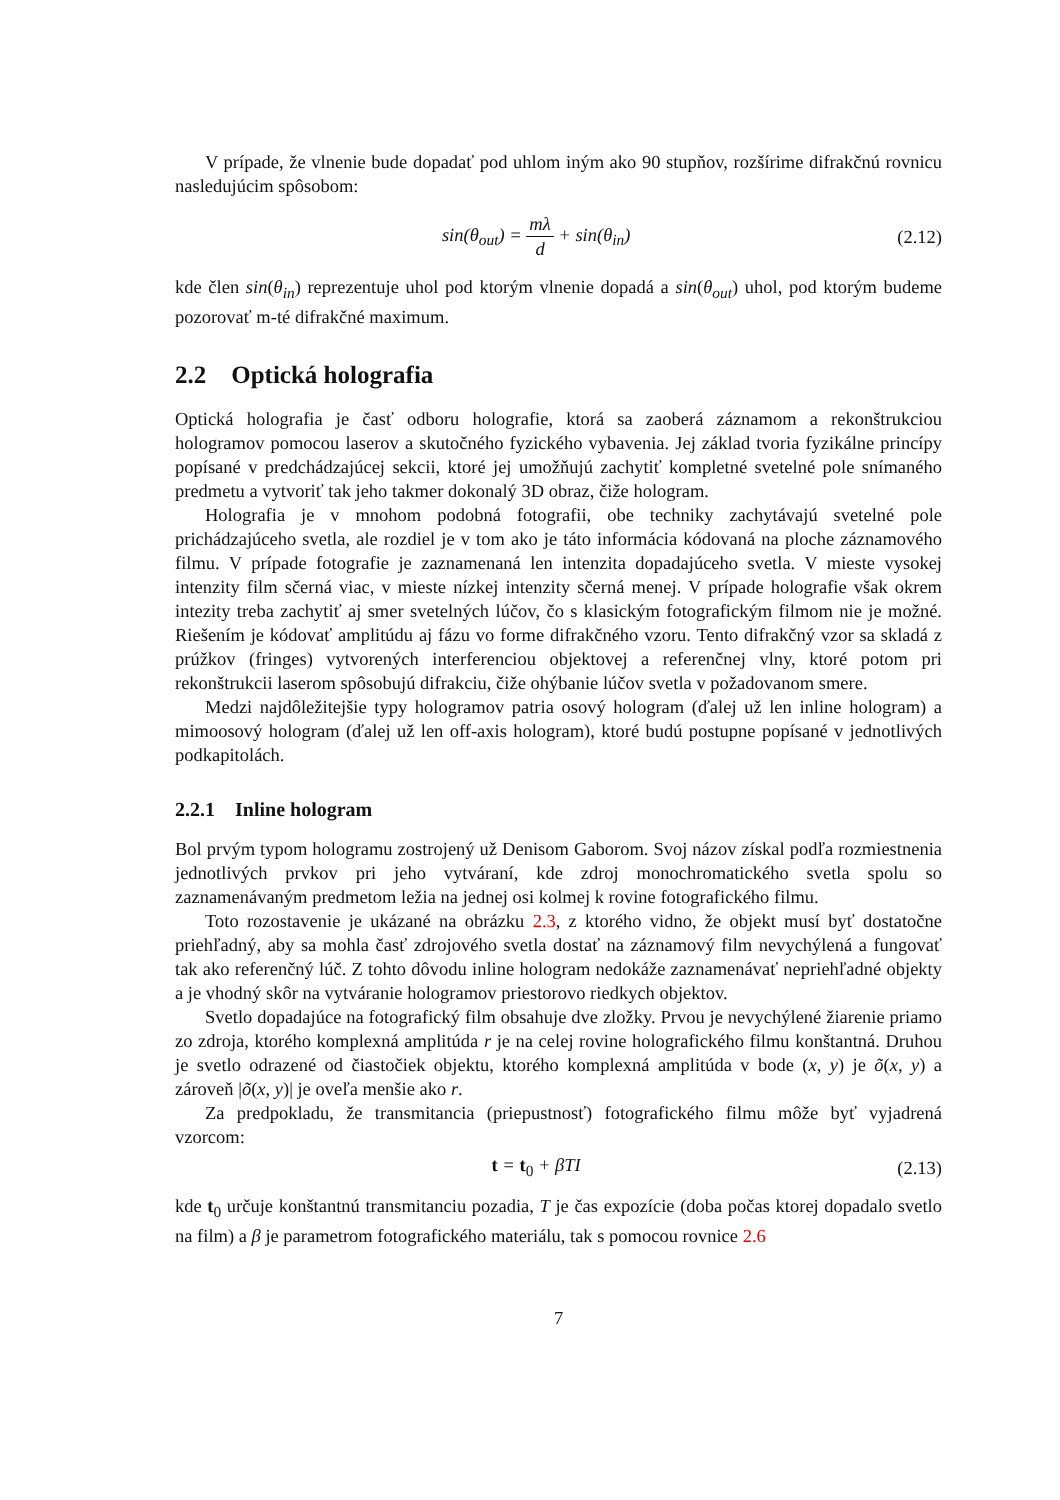V prípade, že vlnenie bude dopadať pod uhlom iným ako 90 stupňov, rozšírime difrakčnú rovnicu nasledujúcim spôsobom:
sin(θ<sub>out</sub>) = mλ d + sin(θ<sub>in</sub>) (2.12)
kde člen sin(θ<sub>in</sub>) reprezentuje uhol pod ktorým vlnenie dopadá a sin(θ<sub>out</sub>) uhol, pod ktorým budeme pozorovať m-té difrakčné maximum.
2.2 Optická holografia
Optická holografia je časť odboru holografie, ktorá sa zaoberá záznamom a rekonštrukciou hologramov pomocou laserov a skutočného fyzického vybavenia. Jej základ tvoria fyzikálne princípy popísané v predchádzajúcej sekcii, ktoré jej umožňujú zachytiť kompletné svetelné pole snímaného predmetu a vytvoriť tak jeho takmer dokonalý 3D obraz, čiže hologram.
Holografia je v mnohom podobná fotografii, obe techniky zachytávajú svetelné pole prichádzajúceho svetla, ale rozdiel je v tom ako je táto informácia kódovaná na ploche záznamového filmu. V prípade fotografie je zaznamenaná len intenzita dopadajúceho svetla. V mieste vysokej intenzity film sčerná viac, v mieste nízkej intenzity sčerná menej. V prípade holografie však okrem intezity treba zachytiť aj smer svetelných lúčov, čo s klasickým fotografickým filmom nie je možné. Riešením je kódovať amplitúdu aj fázu vo forme difrakčného vzoru. Tento difrakčný vzor sa skladá z prúžkov (fringes) vytvorených interferenciou objektovej a referenčnej vlny, ktoré potom pri rekonštrukcii laserom spôsobujú difrakciu, čiže ohýbanie lúčov svetla v požadovanom smere.
Medzi najdôležitejšie typy hologramov patria osový hologram (ďalej už len inline hologram) a mimoosový hologram (ďalej už len off-axis hologram), ktoré budú postupne popísané v jednotlivých podkapitolách.
2.2.1 Inline hologram
Bol prvým typom hologramu zostrojený už Denisom Gaborom. Svoj názov získal podľa rozmiestnenia jednotlivých prvkov pri jeho vytváraní, kde zdroj monochromatického svetla spolu so zaznamenávaným predmetom ležia na jednej osi kolmej k rovine fotografického filmu.
Toto rozostavenie je ukázané na obrázku 2.3, z ktorého vidno, že objekt musí byť dostatočne priehľadný, aby sa mohla časť zdrojového svetla dostať na záznamový film nevychýlená a fungovať tak ako referenčný lúč. Z tohto dôvodu inline hologram nedokáže zaznamenávať nepriehľadné objekty a je vhodný skôr na vytváranie hologramov priestorovo riedkych objektov.
Svetlo dopadajúce na fotografický film obsahuje dve zložky. Prvou je nevychýlené žiarenie priamo zo zdroja, ktorého komplexná amplitúda r je na celej rovine holografického filmu konštantná. Druhou je svetlo odrazené od čiastočiek objektu, ktorého komplexná amplitúda v bode (x, y) je õ(x, y) a zároveň |õ(x, y)| je oveľa menšie ako r.
Za predpokladu, že transmitancia (priepustnosť) fotografického filmu môže byť vyjadrená vzorcom:
t = t<sub>0</sub> + βTI (2.13)
kde t<sub>0</sub> určuje konštantnú transmitanciu pozadia, T je čas expozície (doba počas ktorej dopadalo svetlo na film) a β je parametrom fotografického materiálu, tak s pomocou rovnice 2.6
7